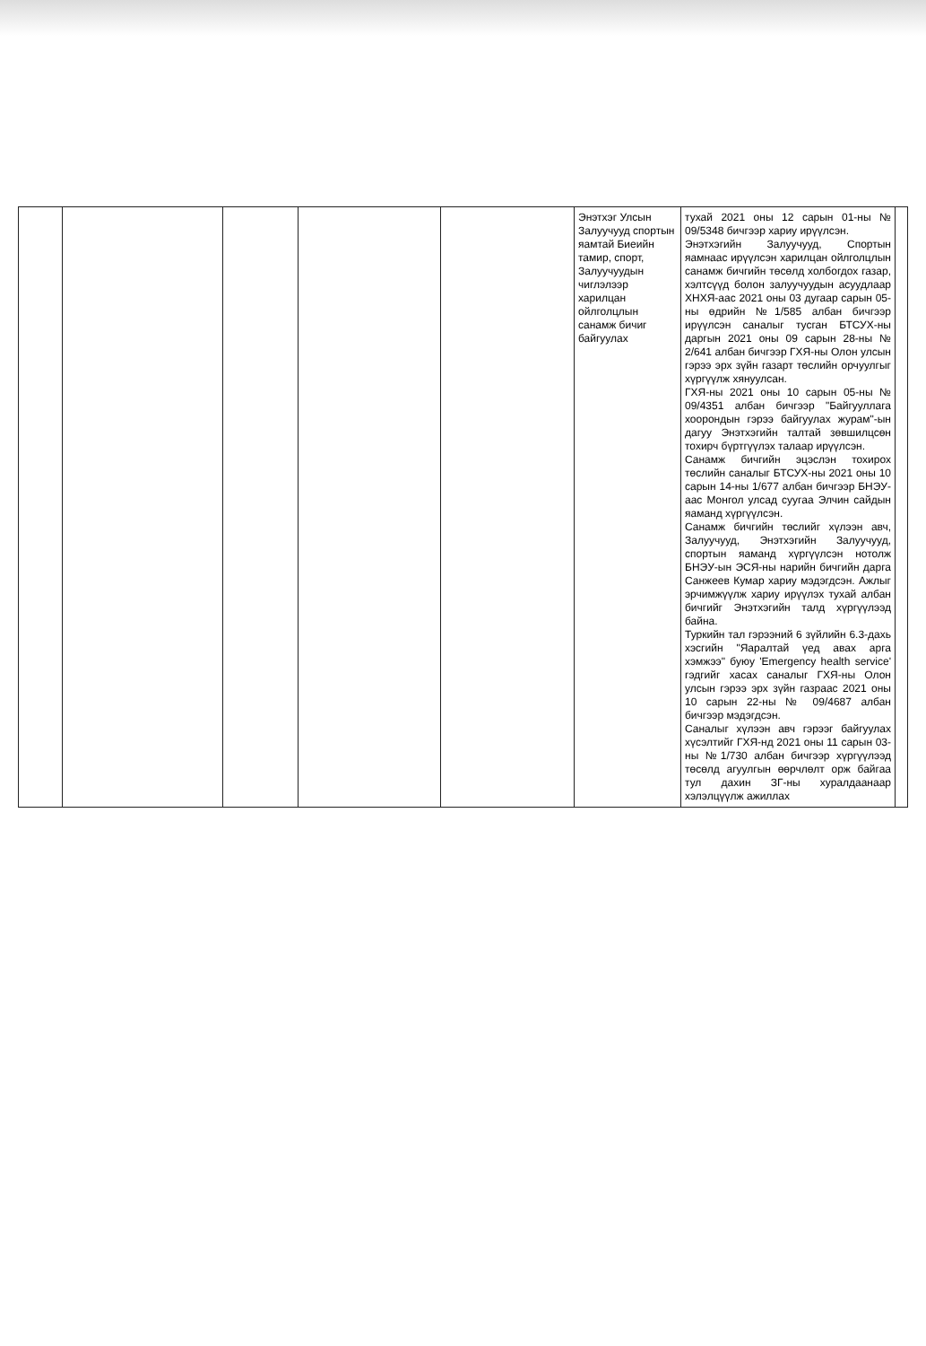| | | | | | Энэтхэг Улсын Залуучууд спортын яамтай Биеийн тамир, спорт, Залуучуудын чиглэлээр харилцан ойлголцлын санамж бичиг байгуулах | тухай 2021 оны 12 сарын 01-ны № 09/5348 бичгээр хариу ирүүлсэн. Энэтхэгийн Залуучууд, Спортын яамнаас ирүүлсэн харилцан ойлголцлын санамж бичгийн төсөлд холбогдох газар, хэлтсүүд болон залуучуудын асуудлаар ХНХЯ-аас 2021 оны 03 дугаар сарын 05-ны өдрийн №1/585 албан бичгээр ирүүлсэн саналыг тусган БТСУХ-ны даргын 2021 оны 09 сарын 28-ны № 2/641 албан бичгээр ГХЯ-ны Олон улсын гэрээ эрх зүйн газарт төслийн орчуулгыг хүргүүлж хянуулсан. ГХЯ-ны 2021 оны 10 сарын 05-ны № 09/4351 албан бичгээр "Байгууллага хоорондын гэрээ байгуулах журам"-ын дагуу Энэтхэгийн талтай зөвшилцсөн тохирч бүртгүүлэх талаар ирүүлсэн. Санамж бичгийн эцэслэн тохирох төслийн саналыг БТСУХ-ны 2021 оны 10 сарын 14-ны 1/677 албан бичгээр БНЭУ-аас Монгол улсад суугаа Элчин сайдын яаманд хүргүүлсэн. Санамж бичгийн төслийг хүлээн авч, Залуучууд, Энэтхэгийн Залуучууд, спортын яаманд хүргүүлсэн нотолж БНЭУ-ын ЭСЯ-ны нарийн бичгийн дарга Санжеев Кумар хариу мэдэгдсэн. Ажлыг эрчимжүүлж хариу ирүүлэх тухай албан бичгийг Энэтхэгийн талд хүргүүлээд байна. Туркийн тал гэрээний 6 зүйлийн 6.3-дахь хэсгийн "Яаралтай үед авах арга хэмжээ" буюу 'Emergency health service' гэдгийг хасах саналыг ГХЯ-ны Олон улсын гэрээ эрх зүйн газраас 2021 оны 10 сарын 22-ны № 09/4687 албан бичгээр мэдэгдсэн. Саналыг хүлээн авч гэрээг байгуулах хүсэлтийг ГХЯ-нд 2021 оны 11 сарын 03-ны №1/730 албан бичгээр хүргүүлээд төсөлд агуулгын өөрчлөлт орж байгаа тул дахин ЗГ-ны хуралдаанаар хэлэлцүүлж ажиллах | |